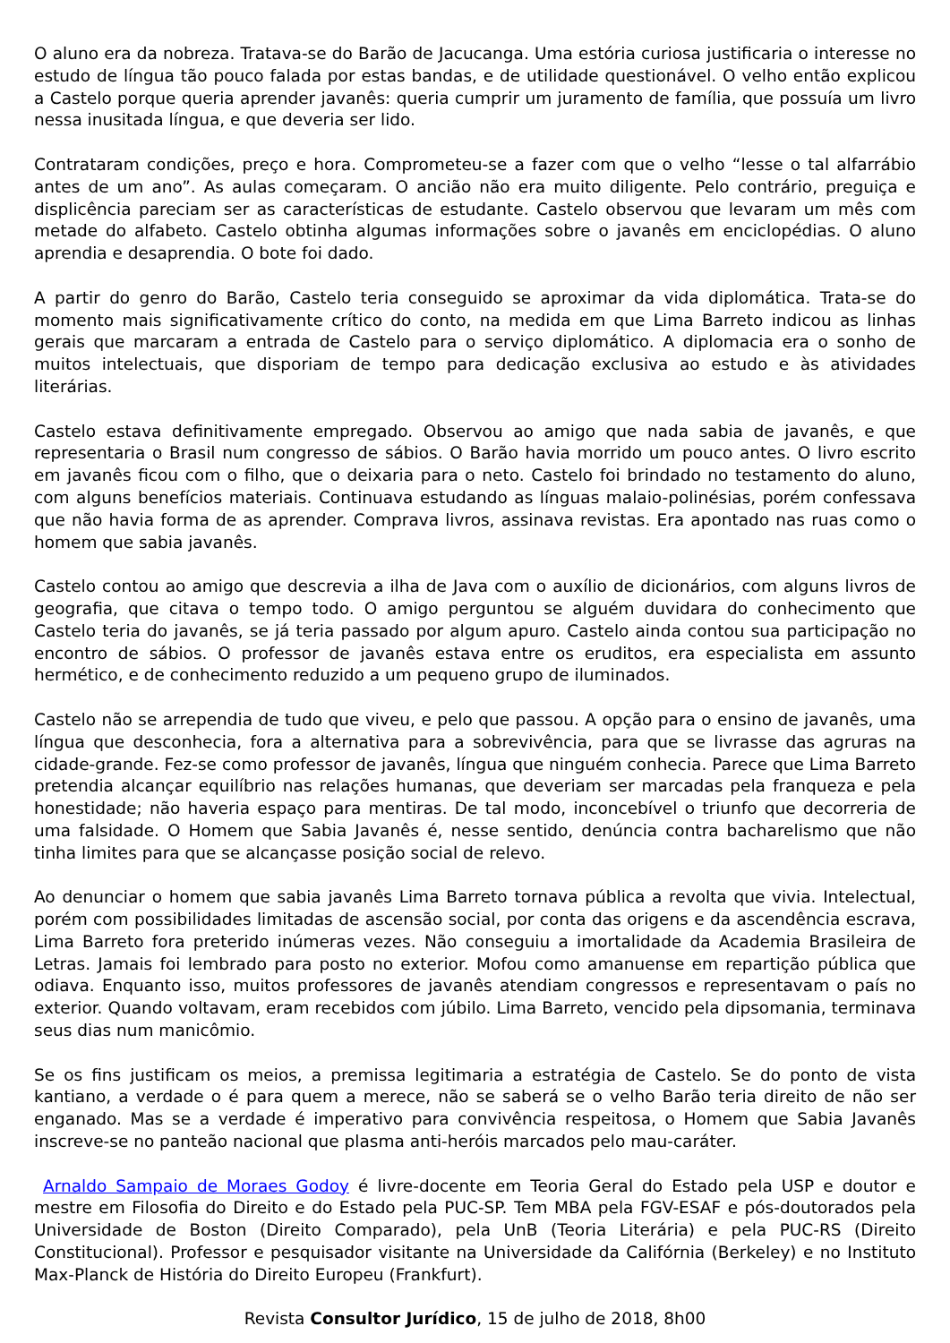O aluno era da nobreza. Tratava-se do Barão de Jacucanga. Uma estória curiosa justificaria o interesse no estudo de língua tão pouco falada por estas bandas, e de utilidade questionável. O velho então explicou a Castelo porque queria aprender javanês: queria cumprir um juramento de família, que possuía um livro nessa inusitada língua, e que deveria ser lido.
Contrataram condições, preço e hora. Comprometeu-se a fazer com que o velho “lesse o tal alfarrábio antes de um ano”. As aulas começaram. O ancião não era muito diligente. Pelo contrário, preguiça e displicência pareciam ser as características de estudante. Castelo observou que levaram um mês com metade do alfabeto. Castelo obtinha algumas informações sobre o javanês em enciclopédias. O aluno aprendia e desaprendia. O bote foi dado.
A partir do genro do Barão, Castelo teria conseguido se aproximar da vida diplomática. Trata-se do momento mais significativamente crítico do conto, na medida em que Lima Barreto indicou as linhas gerais que marcaram a entrada de Castelo para o serviço diplomático. A diplomacia era o sonho de muitos intelectuais, que disporiam de tempo para dedicação exclusiva ao estudo e às atividades literárias.
Castelo estava definitivamente empregado. Observou ao amigo que nada sabia de javanês, e que representaria o Brasil num congresso de sábios. O Barão havia morrido um pouco antes. O livro escrito em javanês ficou com o filho, que o deixaria para o neto. Castelo foi brindado no testamento do aluno, com alguns benefícios materiais. Continuava estudando as línguas malaio-polinésias, porém confessava que não havia forma de as aprender. Comprava livros, assinava revistas. Era apontado nas ruas como o homem que sabia javanês.
Castelo contou ao amigo que descrevia a ilha de Java com o auxílio de dicionários, com alguns livros de geografia, que citava o tempo todo. O amigo perguntou se alguém duvidara do conhecimento que Castelo teria do javanês, se já teria passado por algum apuro. Castelo ainda contou sua participação no encontro de sábios. O professor de javanês estava entre os eruditos, era especialista em assunto hermético, e de conhecimento reduzido a um pequeno grupo de iluminados.
Castelo não se arrependia de tudo que viveu, e pelo que passou. A opção para o ensino de javanês, uma língua que desconhecia, fora a alternativa para a sobrevivência, para que se livrasse das agruras na cidade-grande. Fez-se como professor de javanês, língua que ninguém conhecia. Parece que Lima Barreto pretendia alcançar equilíbrio nas relações humanas, que deveriam ser marcadas pela franqueza e pela honestidade; não haveria espaço para mentiras. De tal modo, inconcebível o triunfo que decorreria de uma falsidade. O Homem que Sabia Javanês é, nesse sentido, denúncia contra bacharelismo que não tinha limites para que se alcançasse posição social de relevo.
Ao denunciar o homem que sabia javanês Lima Barreto tornava pública a revolta que vivia. Intelectual, porém com possibilidades limitadas de ascensão social, por conta das origens e da ascendência escrava, Lima Barreto fora preterido inúmeras vezes. Não conseguiu a imortalidade da Academia Brasileira de Letras. Jamais foi lembrado para posto no exterior. Mofou como amanuense em repartição pública que odiava. Enquanto isso, muitos professores de javanês atendiam congressos e representavam o país no exterior. Quando voltavam, eram recebidos com júbilo. Lima Barreto, vencido pela dipsomania, terminava seus dias num manicômio.
Se os fins justificam os meios, a premissa legitimaria a estratégia de Castelo. Se do ponto de vista kantiano, a verdade o é para quem a merece, não se saberá se o velho Barão teria direito de não ser enganado. Mas se a verdade é imperativo para convivência respeitosa, o Homem que Sabia Javanês inscreve-se no panteão nacional que plasma anti-heróis marcados pelo mau-caráter.
Arnaldo Sampaio de Moraes Godoy é livre-docente em Teoria Geral do Estado pela USP e doutor e mestre em Filosofia do Direito e do Estado pela PUC-SP. Tem MBA pela FGV-ESAF e pós-doutorados pela Universidade de Boston (Direito Comparado), pela UnB (Teoria Literária) e pela PUC-RS (Direito Constitucional). Professor e pesquisador visitante na Universidade da Califórnia (Berkeley) e no Instituto Max-Planck de História do Direito Europeu (Frankfurt).
Revista Consultor Jurídico, 15 de julho de 2018, 8h00